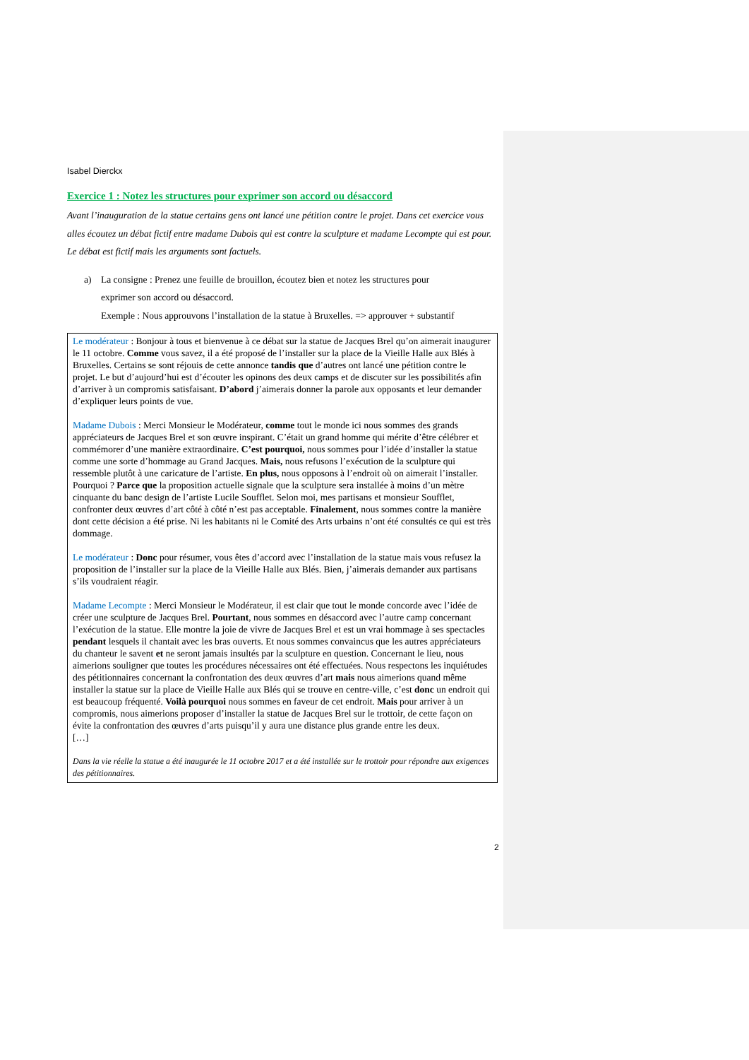Isabel Dierckx
Exercice 1 : Notez les structures pour exprimer son accord ou désaccord
Avant l’inauguration de la statue certains gens ont lancé une pétition contre le projet. Dans cet exercice vous alles écoutez un débat fictif entre madame Dubois qui est contre la sculpture et madame Lecompte qui est pour. Le débat est fictif mais les arguments sont factuels.
a) La consigne : Prenez une feuille de brouillon, écoutez bien et notez les structures pour
exprimer son accord ou désaccord.
Exemple : Nous approuvons l’installation de la statue à Bruxelles. => approuver + substantif
Le modérateur : Bonjour à tous et bienvenue à ce débat sur la statue de Jacques Brel qu’on aimerait inaugurer le 11 octobre. Comme vous savez, il a été proposé de l’installer sur la place de la Vieille Halle aux Blés à Bruxelles. Certains se sont réjouis de cette annonce tandis que d’autres ont lancé une pétition contre le projet. Le but d’aujourd’hui est d’écouter les opinons des deux camps et de discuter sur les possibilités afin d’arriver à un compromis satisfaisant. D’abord j’aimerais donner la parole aux opposants et leur demander d’expliquer leurs points de vue.
Madame Dubois : Merci Monsieur le Modérateur, comme tout le monde ici nous sommes des grands appréciateurs de Jacques Brel et son œuvre inspirant. C’était un grand homme qui mérite d’être célébrer et commémorer d’une manière extraordinaire. C’est pourquoi, nous sommes pour l’idée d’installer la statue comme une sorte d’hommage au Grand Jacques. Mais, nous refusons l’exécution de la sculpture qui ressemble plutôt à une caricature de l’artiste. En plus, nous opposons à l’endroit où on aimerait l’installer. Pourquoi ? Parce que la proposition actuelle signale que la sculpture sera installée à moins d’un mètre cinquante du banc design de l’artiste Lucile Soufflet. Selon moi, mes partisans et monsieur Soufflet, confronter deux œuvres d’art côté à côté n’est pas acceptable. Finalement, nous sommes contre la manière dont cette décision a été prise. Ni les habitants ni le Comité des Arts urbains n’ont été consultés ce qui est très dommage.
Le modérateur : Donc pour résumer, vous êtes d’accord avec l’installation de la statue mais vous refusez la proposition de l’installer sur la place de la Vieille Halle aux Blés. Bien, j’aimerais demander aux partisans s’ils voudraient réagir.
Madame Lecompte : Merci Monsieur le Modérateur, il est clair que tout le monde concorde avec l’idée de créer une sculpture de Jacques Brel. Pourtant, nous sommes en désaccord avec l’autre camp concernant l’exécution de la statue. Elle montre la joie de vivre de Jacques Brel et est un vrai hommage à ses spectacles pendant lesquels il chantait avec les bras ouverts. Et nous sommes convaincus que les autres appréciateurs du chanteur le savent et ne seront jamais insultés par la sculpture en question. Concernant le lieu, nous aimerions souligner que toutes les procédures nécessaires ont été effectuées. Nous respectons les inquiétudes des pétitionnaires concernant la confrontation des deux œuvres d’art mais nous aimerions quand même installer la statue sur la place de Vieille Halle aux Blés qui se trouve en centre-ville, c’est donc un endroit qui est beaucoup fréquenté. Voilà pourquoi nous sommes en faveur de cet endroit. Mais pour arriver à un compromis, nous aimerions proposer d’installer la statue de Jacques Brel sur le trottoir, de cette façon on évite la confrontation des œuvres d’arts puisqu’il y aura une distance plus grande entre les deux.
[…]
Dans la vie réelle la statue a été inaugurée le 11 octobre 2017 et a été installée sur le trottoir pour répondre aux exigences des pétitionnaires.
2